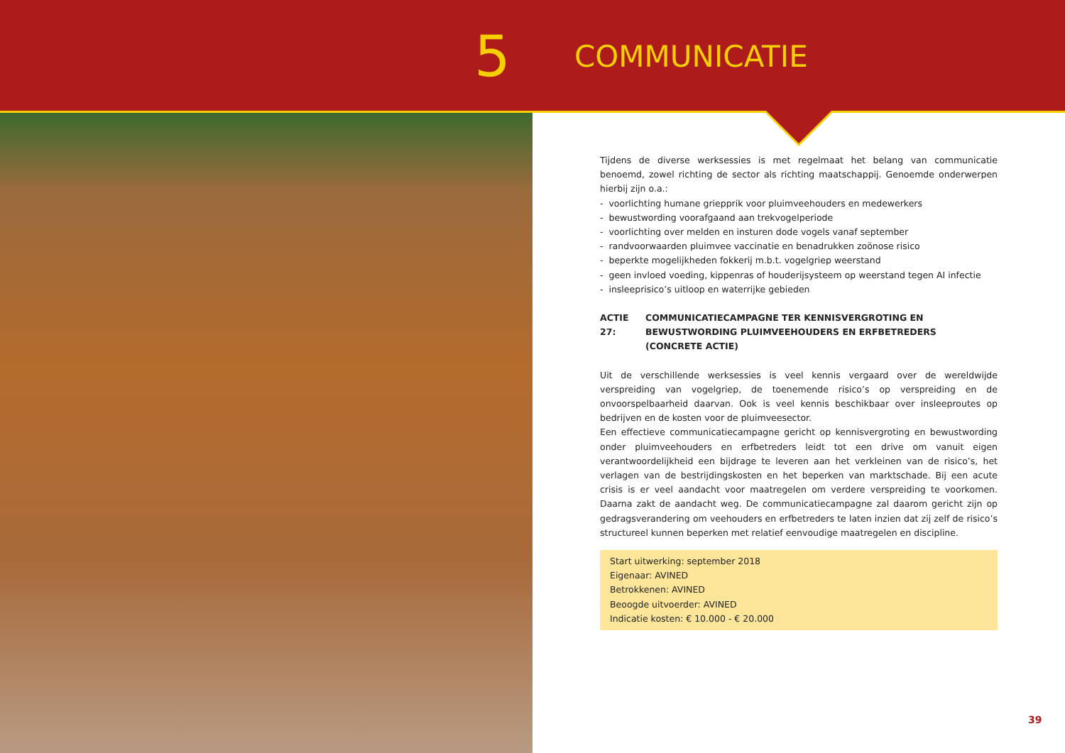5 COMMUNICATIE
Tijdens de diverse werksessies is met regelmaat het belang van communicatie benoemd, zowel richting de sector als richting maatschappij. Genoemde onderwerpen hierbij zijn o.a.:
- voorlichting humane griepprik voor pluimveehouders en medewerkers
- bewustwording voorafgaand aan trekvogelperiode
- voorlichting over melden en insturen dode vogels vanaf september
- randvoorwaarden pluimvee vaccinatie en benadrukken zoönose risico
- beperkte mogelijkheden fokkerij m.b.t. vogelgriep weerstand
- geen invloed voeding, kippenras of houderijsysteem op weerstand tegen AI infectie
- insleeprisico’s uitloop en waterrijke gebieden
ACTIE 27: COMMUNICATIECAMPAGNE TER KENNISVERGROTING EN BEWUSTWORDING PLUIMVEEHOUDERS EN ERFBETREDERS
(CONCRETE ACTIE)
Uit de verschillende werksessies is veel kennis vergaard over de wereldwijde verspreiding van vogelgriep, de toenemende risico’s op verspreiding en de onvoorspelbaarheid daarvan. Ook is veel kennis beschikbaar over insleeproutes op bedrijven en de kosten voor de pluimveesector.
Een effectieve communicatiecampagne gericht op kennisvergroting en bewustwording onder pluimveehouders en erfbetreders leidt tot een drive om vanuit eigen verantwoordelijkheid een bijdrage te leveren aan het verkleinen van de risico’s, het verlagen van de bestrijdingskosten en het beperken van marktschade. Bij een acute crisis is er veel aandacht voor maatregelen om verdere verspreiding te voorkomen. Daarna zakt de aandacht weg. De communicatiecampagne zal daarom gericht zijn op gedragsverandering om veehouders en erfbetreders te laten inzien dat zij zelf de risico’s structureel kunnen beperken met relatief eenvoudige maatregelen en discipline.
Start uitwerking: september 2018
Eigenaar: AVINED
Betrokkenen: AVINED
Beoogde uitvoerder: AVINED
Indicatie kosten: € 10.000 - € 20.000
39